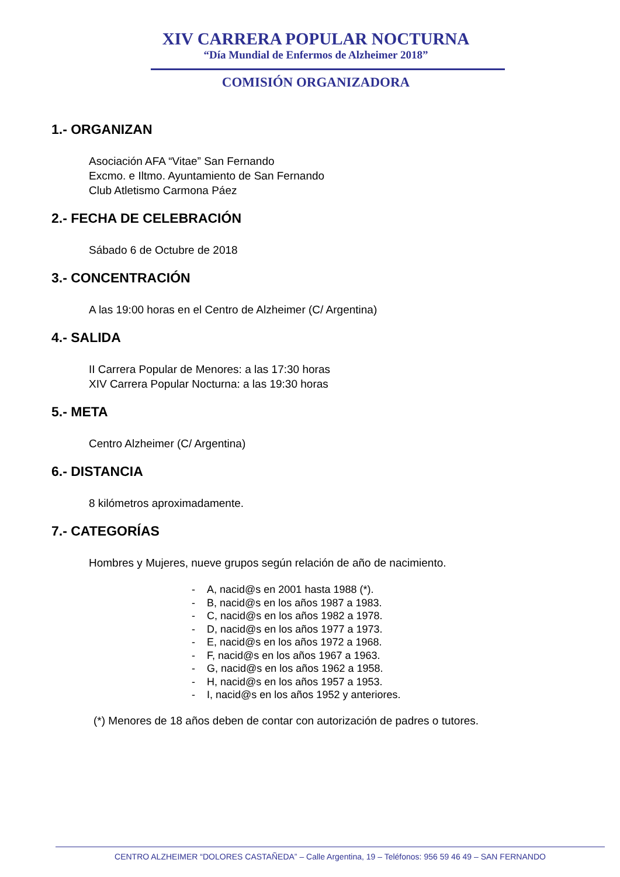XIV CARRERA POPULAR NOCTURNA
“Día Mundial de Enfermos de Alzheimer 2018”
COMISIÓN ORGANIZADORA
1.- ORGANIZAN
Asociación AFA “Vitae” San Fernando
Excmo. e Iltmo. Ayuntamiento de San Fernando
Club Atletismo Carmona Páez
2.- FECHA DE CELEBRACIÓN
Sábado 6 de Octubre de 2018
3.- CONCENTRACIÓN
A las 19:00 horas en el Centro de Alzheimer (C/ Argentina)
4.- SALIDA
II Carrera Popular de Menores: a las 17:30 horas
XIV Carrera Popular Nocturna: a las 19:30 horas
5.- META
Centro Alzheimer (C/ Argentina)
6.- DISTANCIA
8 kilómetros aproximadamente.
7.- CATEGORÍAS
Hombres y Mujeres, nueve grupos según relación de año de nacimiento.
- A, nacid@s en 2001 hasta 1988 (*).
- B, nacid@s en los años 1987 a 1983.
- C, nacid@s en los años 1982 a 1978.
- D, nacid@s en los años 1977 a 1973.
- E, nacid@s en los años 1972 a 1968.
- F, nacid@s en los años 1967 a 1963.
- G, nacid@s en los años 1962 a 1958.
- H, nacid@s en los años 1957 a 1953.
- I, nacid@s en los años 1952 y anteriores.
(*) Menores de 18 años deben de contar con autorización de padres o tutores.
CENTRO ALZHEIMER “DOLORES CASTAÑEDA” – Calle Argentina, 19 – Teléfonos: 956 59 46 49 – SAN FERNANDO